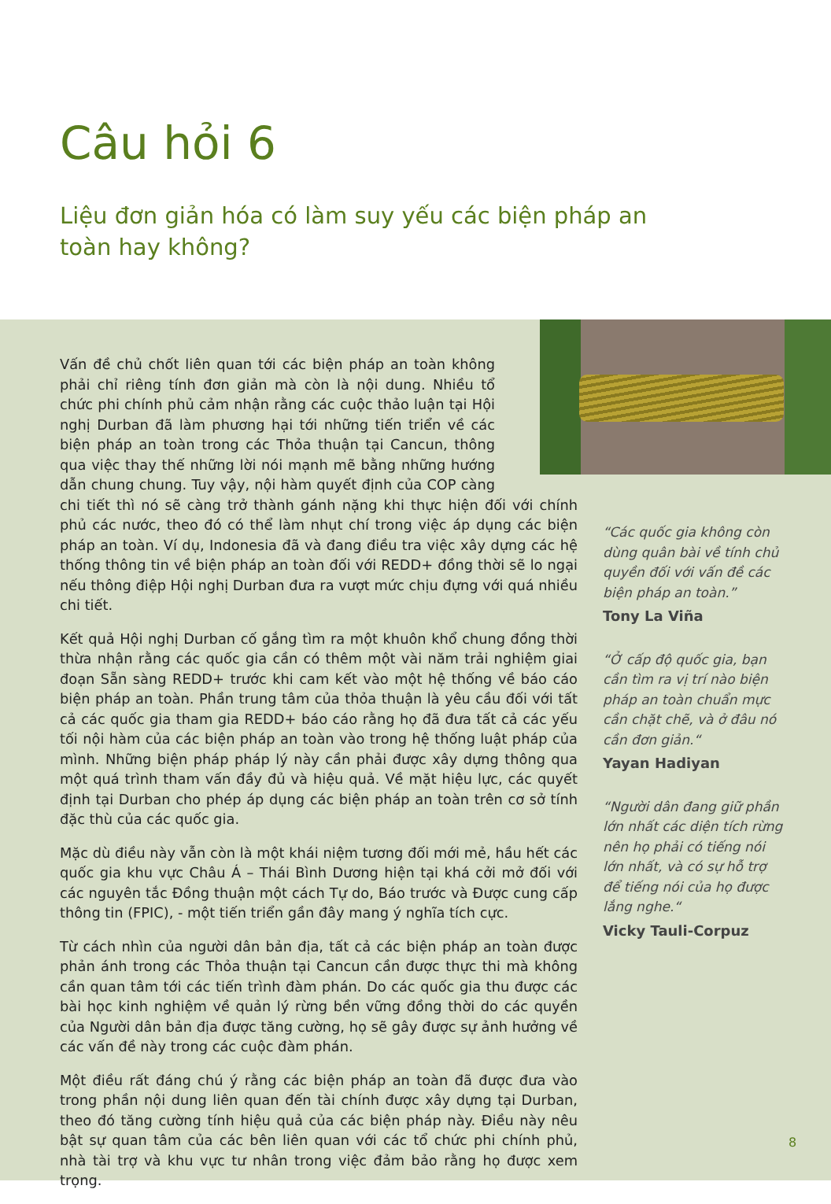Câu hỏi 6
Liệu đơn giản hóa có làm suy yếu các biện pháp an toàn hay không?
Vấn đề chủ chốt liên quan tới các biện pháp an toàn không phải chỉ riêng tính đơn giản mà còn là nội dung. Nhiều tổ chức phi chính phủ cảm nhận rằng các cuộc thảo luận tại Hội nghị Durban đã làm phương hại tới những tiến triển về các biện pháp an toàn trong các Thỏa thuận tại Cancun, thông qua việc thay thế những lời nói mạnh mẽ bằng những hướng dẫn chung chung. Tuy vậy, nội hàm quyết định của COP càng chi tiết thì nó sẽ càng trở thành gánh nặng khi thực hiện đối với chính phủ các nước, theo đó có thể làm nhụt chí trong việc áp dụng các biện pháp an toàn. Ví dụ, Indonesia đã và đang điều tra việc xây dựng các hệ thống thông tin về biện pháp an toàn đối với REDD+ đồng thời sẽ lo ngại nếu thông điệp Hội nghị Durban đưa ra vượt mức chịu đựng với quá nhiều chi tiết.
Kết quả Hội nghị Durban cố gắng tìm ra một khuôn khổ chung đồng thời thừa nhận rằng các quốc gia cần có thêm một vài năm trải nghiệm giai đoạn Sẵn sàng REDD+ trước khi cam kết vào một hệ thống về báo cáo biện pháp an toàn. Phần trung tâm của thỏa thuận là yêu cầu đối với tất cả các quốc gia tham gia REDD+ báo cáo rằng họ đã đưa tất cả các yếu tối nội hàm của các biện pháp an toàn vào trong hệ thống luật pháp của mình. Những biện pháp pháp lý này cần phải được xây dựng thông qua một quá trình tham vấn đầy đủ và hiệu quả. Về mặt hiệu lực, các quyết định tại Durban cho phép áp dụng các biện pháp an toàn trên cơ sở tính đặc thù của các quốc gia.
Mặc dù điều này vẫn còn là một khái niệm tương đối mới mẻ, hầu hết các quốc gia khu vực Châu Á – Thái Bình Dương hiện tại khá cởi mở đối với các nguyên tắc Đồng thuận một cách Tự do, Báo trước và Được cung cấp thông tin (FPIC), - một tiến triển gần đây mang ý nghĩa tích cực.
Từ cách nhìn của người dân bản địa, tất cả các biện pháp an toàn được phản ánh trong các Thỏa thuận tại Cancun cần được thực thi mà không cần quan tâm tới các tiến trình đàm phán. Do các quốc gia thu được các bài học kinh nghiệm về quản lý rừng bền vững đồng thời do các quyền của Người dân bản địa được tăng cường, họ sẽ gây được sự ảnh hưởng về các vấn đề này trong các cuộc đàm phán.
Một điều rất đáng chú ý rằng các biện pháp an toàn đã được đưa vào trong phần nội dung liên quan đến tài chính được xây dựng tại Durban, theo đó tăng cường tính hiệu quả của các biện pháp này. Điều này nêu bật sự quan tâm của các bên liên quan với các tổ chức phi chính phủ, nhà tài trợ và khu vực tư nhân trong việc đảm bảo rằng họ được xem trọng.
“Các quốc gia không còn dùng quân bài về tính chủ quyền đối với vấn đề các biện pháp an toàn.”
Tony La Viña
“Ở cấp độ quốc gia, bạn cần tìm ra vị trí nào biện pháp an toàn chuẩn mực cần chặt chẽ, và ở đâu nó cần đơn giản.“Yayan Hadiyan
“Người dân đang giữ phần lớn nhất các diện tích rừng nên họ phải có tiếng nói lớn nhất, và có sự hỗ trợ để tiếng nói của họ được lắng nghe.“Vicky Tauli-Corpuz
8